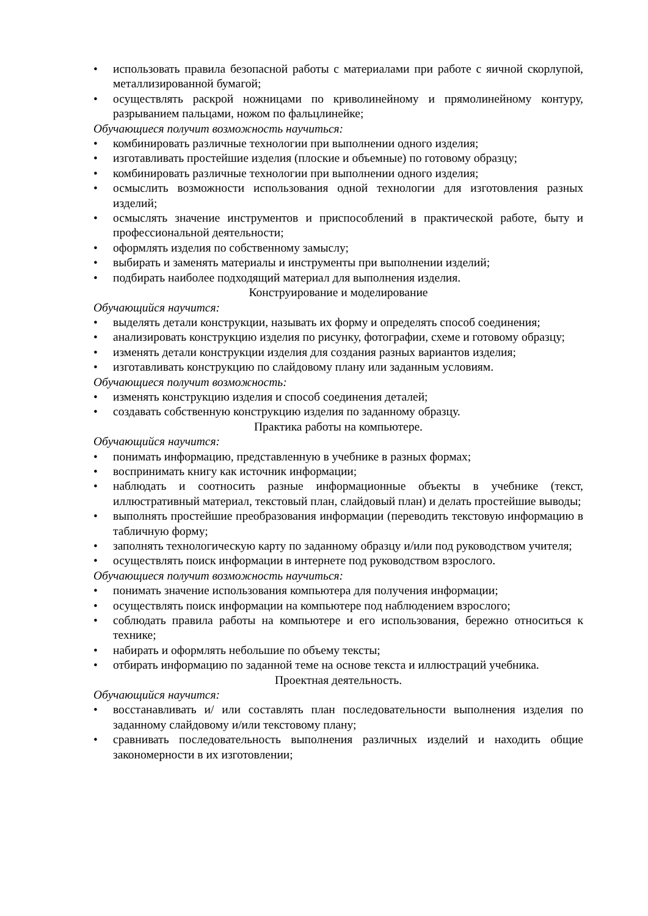• использовать правила безопасной работы с материалами при работе с яичной скорлупой, металлизированной бумагой;
• осуществлять раскрой ножницами по криволинейному и прямолинейному контуру, разрыванием пальцами, ножом по фальцлинейке;
Обучающиеся получит возможность научиться:
• комбинировать различные технологии при выполнении одного изделия;
• изготавливать простейшие изделия (плоские и объемные) по готовому образцу;
• комбинировать различные технологии при выполнении одного изделия;
• осмыслить возможности использования одной технологии для изготовления разных изделий;
• осмыслять значение инструментов и приспособлений в практической работе, быту и профессиональной деятельности;
• оформлять изделия по собственному замыслу;
• выбирать и заменять материалы и инструменты при выполнении изделий;
• подбирать наиболее подходящий материал для выполнения изделия.
Конструирование и моделирование
Обучающийся научится:
• выделять детали конструкции, называть их форму и определять способ соединения;
• анализировать конструкцию изделия по рисунку, фотографии, схеме и готовому образцу;
• изменять детали конструкции изделия для создания разных вариантов изделия;
• изготавливать конструкцию по слайдовому плану или заданным условиям.
Обучающиеся получит возможность:
• изменять конструкцию изделия и способ соединения деталей;
• создавать собственную конструкцию изделия по заданному образцу.
Практика работы на компьютере.
Обучающийся научится:
• понимать информацию, представленную в учебнике в разных формах;
• воспринимать книгу как источник информации;
• наблюдать и соотносить разные информационные объекты в учебнике (текст, иллюстративный материал, текстовый план, слайдовый план) и делать простейшие выводы;
• выполнять простейшие преобразования информации (переводить текстовую информацию в табличную форму;
• заполнять технологическую карту по заданному образцу и/или под руководством учителя;
• осуществлять поиск информации в интернете под руководством взрослого.
Обучающиеся получит возможность научиться:
• понимать значение использования компьютера для получения информации;
• осуществлять поиск информации на компьютере под наблюдением взрослого;
• соблюдать правила работы на компьютере и его использования, бережно относиться к технике;
• набирать и оформлять небольшие по объему тексты;
• отбирать информацию по заданной теме на основе текста и иллюстраций учебника.
Проектная деятельность.
Обучающийся научится:
• восстанавливать и/ или составлять план последовательности выполнения изделия по заданному слайдовому и/или текстовому плану;
• сравнивать последовательность выполнения различных изделий и находить общие закономерности в их изготовлении;